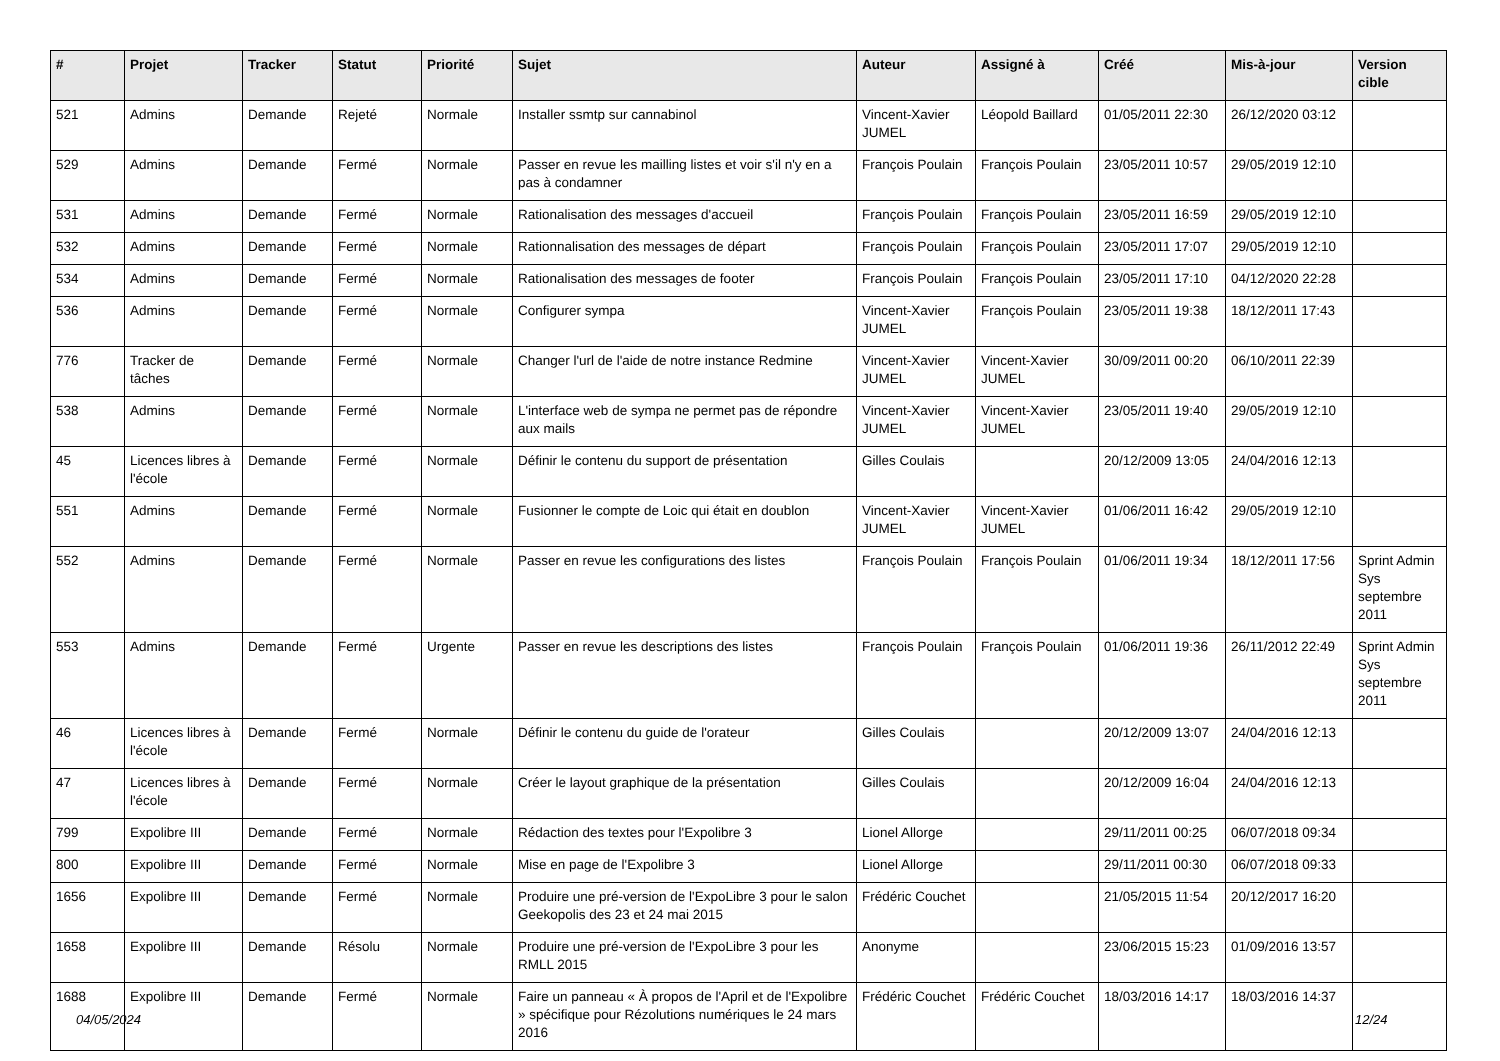| # | Projet | Tracker | Statut | Priorité | Sujet | Auteur | Assigné à | Créé | Mis-à-jour | Version cible |
| --- | --- | --- | --- | --- | --- | --- | --- | --- | --- | --- |
| 521 | Admins | Demande | Rejeté | Normale | Installer ssmtp sur cannabinol | Vincent-Xavier JUMEL | Léopold Baillard | 01/05/2011 22:30 | 26/12/2020 03:12 | |
| 529 | Admins | Demande | Fermé | Normale | Passer en revue les mailling listes et voir s'il n'y en a pas à condamner | François Poulain | François Poulain | 23/05/2011 10:57 | 29/05/2019 12:10 | |
| 531 | Admins | Demande | Fermé | Normale | Rationalisation des messages d'accueil | François Poulain | François Poulain | 23/05/2011 16:59 | 29/05/2019 12:10 | |
| 532 | Admins | Demande | Fermé | Normale | Rationnalisation des messages de départ | François Poulain | François Poulain | 23/05/2011 17:07 | 29/05/2019 12:10 | |
| 534 | Admins | Demande | Fermé | Normale | Rationalisation des messages de footer | François Poulain | François Poulain | 23/05/2011 17:10 | 04/12/2020 22:28 | |
| 536 | Admins | Demande | Fermé | Normale | Configurer sympa | Vincent-Xavier JUMEL | François Poulain | 23/05/2011 19:38 | 18/12/2011 17:43 | |
| 776 | Tracker de tâches | Demande | Fermé | Normale | Changer l'url de l'aide de notre instance Redmine | Vincent-Xavier JUMEL | Vincent-Xavier JUMEL | 30/09/2011 00:20 | 06/10/2011 22:39 | |
| 538 | Admins | Demande | Fermé | Normale | L'interface web de sympa ne permet pas de répondre aux mails | Vincent-Xavier JUMEL | Vincent-Xavier JUMEL | 23/05/2011 19:40 | 29/05/2019 12:10 | |
| 45 | Licences libres à l'école | Demande | Fermé | Normale | Définir le contenu du support de présentation | Gilles Coulais | | 20/12/2009 13:05 | 24/04/2016 12:13 | |
| 551 | Admins | Demande | Fermé | Normale | Fusionner le compte de Loic qui était en doublon | Vincent-Xavier JUMEL | Vincent-Xavier JUMEL | 01/06/2011 16:42 | 29/05/2019 12:10 | |
| 552 | Admins | Demande | Fermé | Normale | Passer en revue les configurations des listes | François Poulain | François Poulain | 01/06/2011 19:34 | 18/12/2011 17:56 | Sprint Admin Sys septembre 2011 |
| 553 | Admins | Demande | Fermé | Urgente | Passer en revue les descriptions des listes | François Poulain | François Poulain | 01/06/2011 19:36 | 26/11/2012 22:49 | Sprint Admin Sys septembre 2011 |
| 46 | Licences libres à l'école | Demande | Fermé | Normale | Définir le contenu du guide de l'orateur | Gilles Coulais | | 20/12/2009 13:07 | 24/04/2016 12:13 | |
| 47 | Licences libres à l'école | Demande | Fermé | Normale | Créer le layout graphique de la présentation | Gilles Coulais | | 20/12/2009 16:04 | 24/04/2016 12:13 | |
| 799 | Expolibre III | Demande | Fermé | Normale | Rédaction des textes pour l'Expolibre 3 | Lionel Allorge | | 29/11/2011 00:25 | 06/07/2018 09:34 | |
| 800 | Expolibre III | Demande | Fermé | Normale | Mise en page de l'Expolibre 3 | Lionel Allorge | | 29/11/2011 00:30 | 06/07/2018 09:33 | |
| 1656 | Expolibre III | Demande | Fermé | Normale | Produire une pré-version de l'ExpoLibre 3 pour le salon Geekopolis des 23 et 24 mai 2015 | Frédéric Couchet | | 21/05/2015 11:54 | 20/12/2017 16:20 | |
| 1658 | Expolibre III | Demande | Résolu | Normale | Produire une pré-version de l'ExpoLibre 3 pour les RMLL 2015 | Anonyme | | 23/06/2015 15:23 | 01/09/2016 13:57 | |
| 1688 | Expolibre III | Demande | Fermé | Normale | Faire un panneau « À propos de l'April et de l'Expolibre » spécifique pour Rézolutions numériques le 24 mars 2016 | Frédéric Couchet | Frédéric Couchet | 18/03/2016 14:17 | 18/03/2016 14:37 | |
04/05/2024 12/24